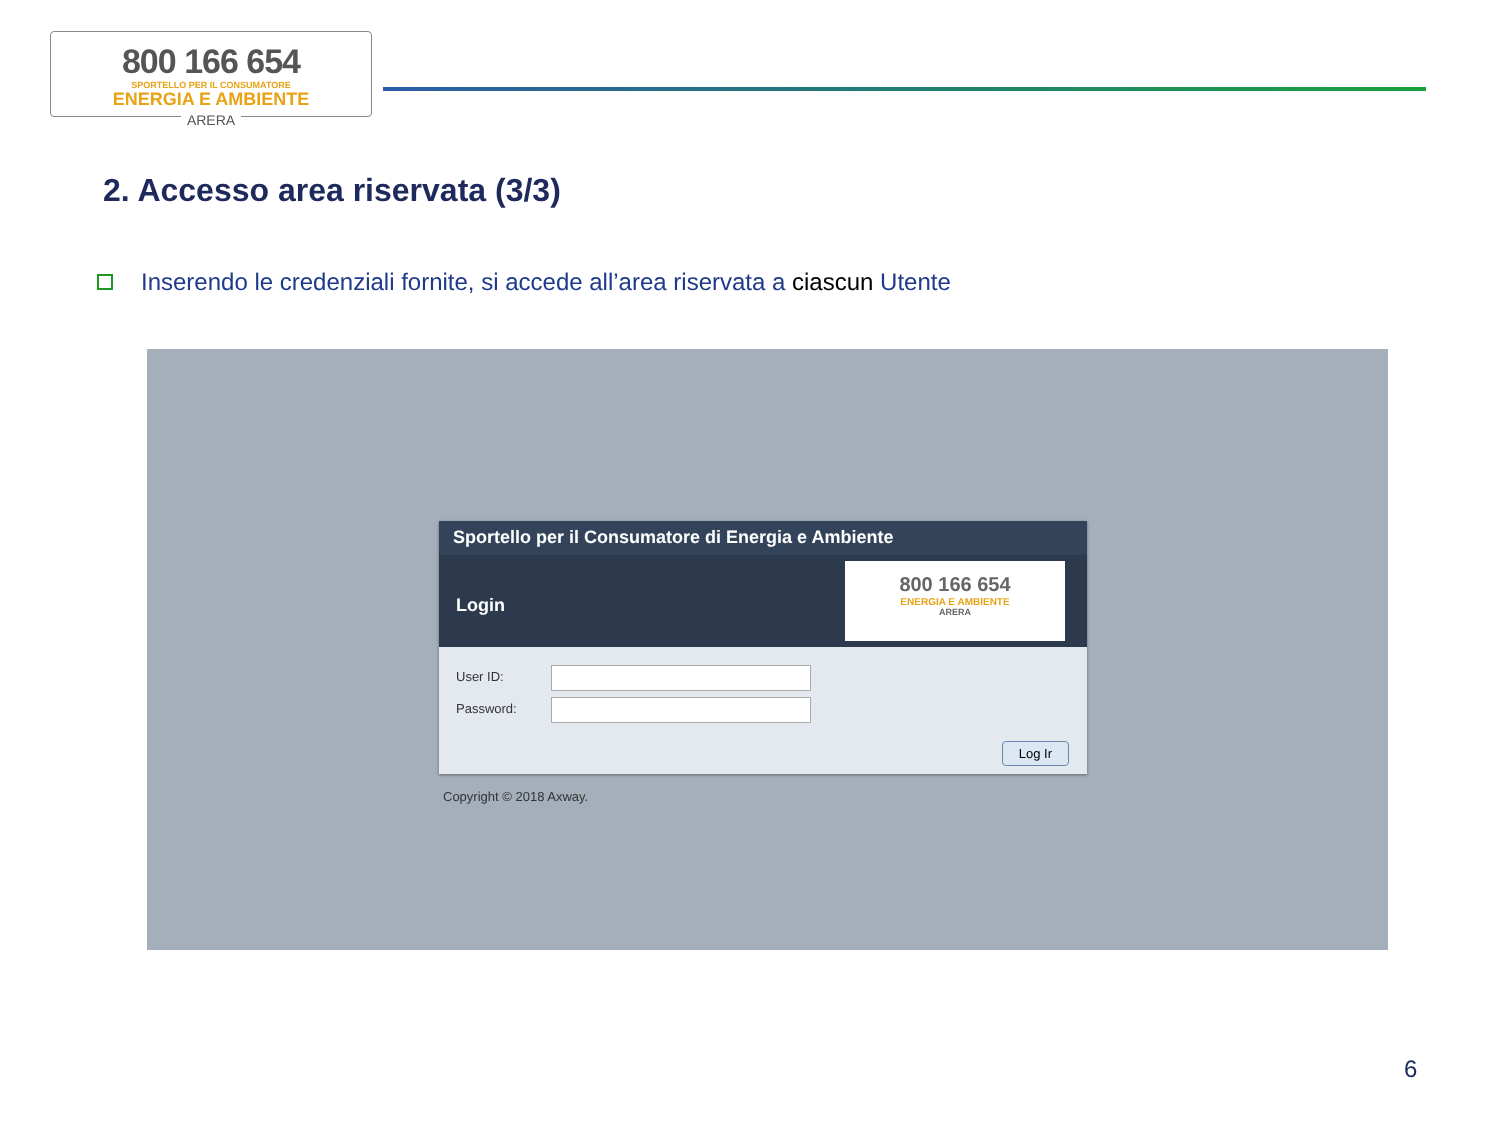800 166 654
SPORTELLO PER IL CONSUMATORE
ENERGIA E AMBIENTE
ARERA
2. Accesso area riservata (3/3)
Inserendo le credenziali fornite, si accede all’area riservata a ciascun Utente
Sportello per il Consumatore di Energia e Ambiente
Login
800 166 654
ENERGIA E AMBIENTE
ARERA
User ID:
Password:
Log Ir
Copyright © 2018 Axway.
6